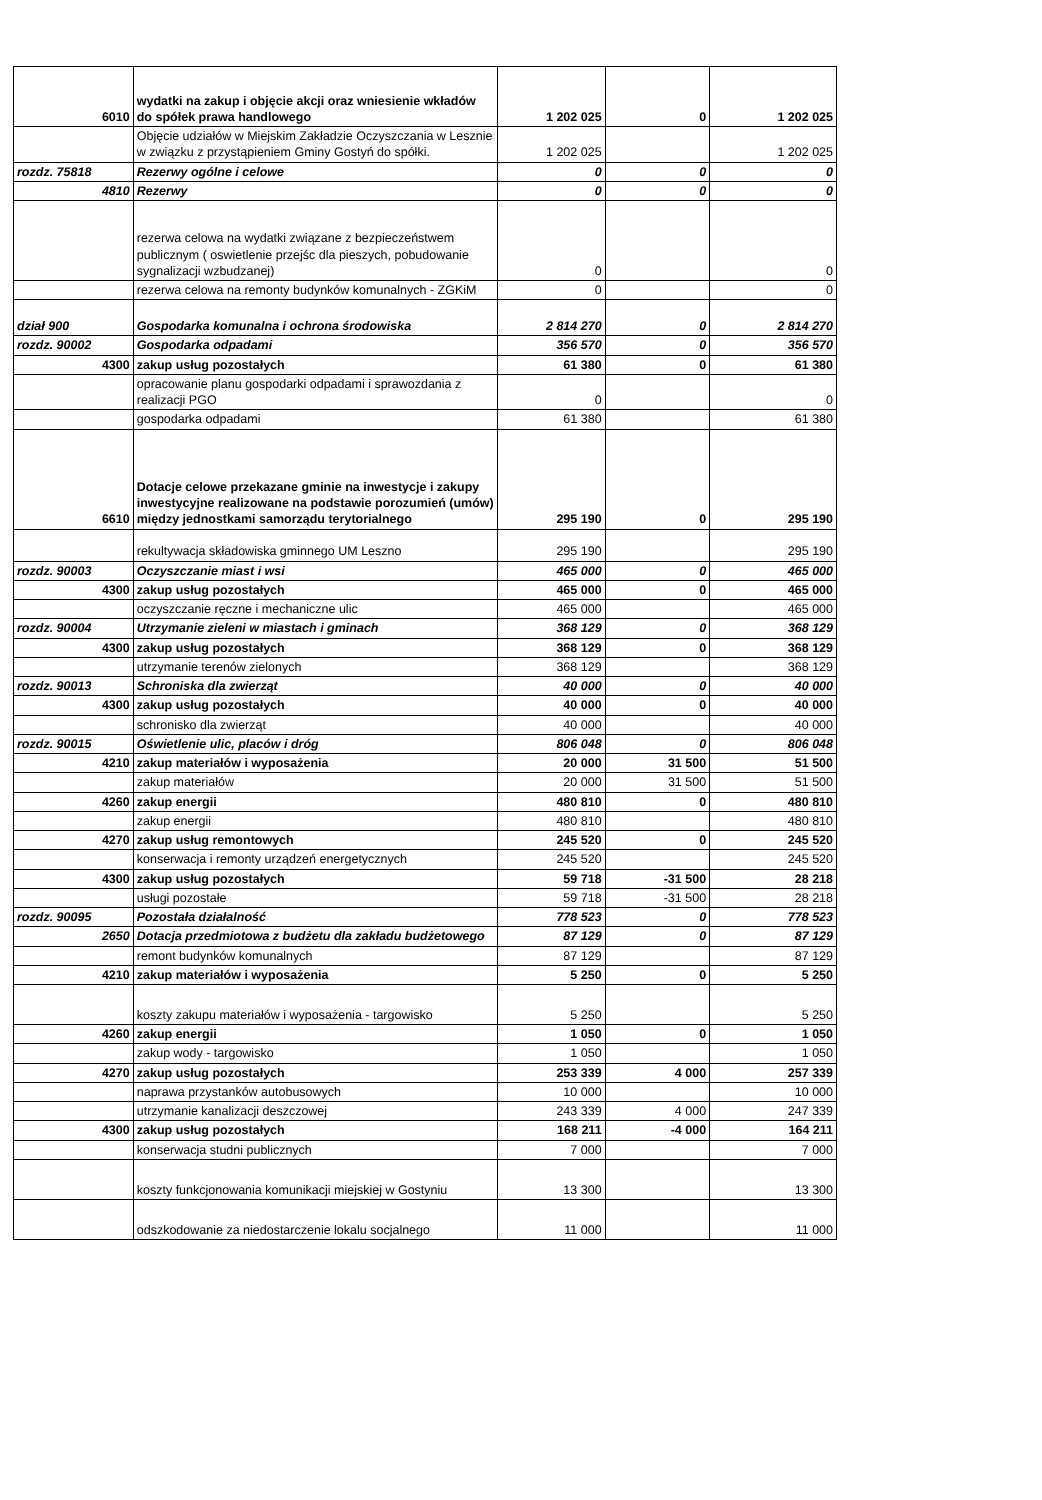| 6010 | wydatki na zakup i objęcie akcji oraz wniesienie wkładów do spółek prawa handlowego | 1 202 025 | 0 | 1 202 025 |
| | Objęcie udziałów w Miejskim Zakładzie Oczyszczania w Lesznie w związku z przystąpieniem Gminy Gostyń do spółki. | 1 202 025 | | 1 202 025 |
| rozdz. 75818 | Rezerwy ogólne i celowe | 0 | 0 | 0 |
| 4810 | Rezerwy | 0 | 0 | 0 |
| | rezerwa celowa na wydatki związane z bezpieczeństwem publicznym ( oswietlenie przejśc dla pieszych, pobudowanie sygnalizacji wzbudzanej) | 0 | | 0 |
| | rezerwa celowa na remonty budynków komunalnych - ZGKiM | 0 | | 0 |
| dział 900 | Gospodarka komunalna i ochrona środowiska | 2 814 270 | 0 | 2 814 270 |
| rozdz. 90002 | Gospodarka odpadami | 356 570 | 0 | 356 570 |
| 4300 | zakup usług pozostałych | 61 380 | 0 | 61 380 |
| | opracowanie planu gospodarki odpadami i sprawozdania z realizacji PGO | 0 | | 0 |
| | gospodarka odpadami | 61 380 | | 61 380 |
| 6610 | Dotacje celowe przekazane gminie na inwestycje i zakupy inwestycyjne realizowane na podstawie porozumień (umów) między jednostkami samorządu terytorialnego | 295 190 | 0 | 295 190 |
| | rekultywacja składowiska gminnego UM Leszno | 295 190 | | 295 190 |
| rozdz. 90003 | Oczyszczanie miast i wsi | 465 000 | 0 | 465 000 |
| 4300 | zakup usług pozostałych | 465 000 | 0 | 465 000 |
| | oczyszczanie ręczne i mechaniczne ulic | 465 000 | | 465 000 |
| rozdz. 90004 | Utrzymanie zieleni w miastach i gminach | 368 129 | 0 | 368 129 |
| 4300 | zakup usług pozostałych | 368 129 | 0 | 368 129 |
| | utrzymanie terenów zielonych | 368 129 | | 368 129 |
| rozdz. 90013 | Schroniska dla zwierząt | 40 000 | 0 | 40 000 |
| 4300 | zakup usług pozostałych | 40 000 | 0 | 40 000 |
| | schronisko dla zwierząt | 40 000 | | 40 000 |
| rozdz. 90015 | Oświetlenie ulic, placów i dróg | 806 048 | 0 | 806 048 |
| 4210 | zakup materiałów i wyposażenia | 20 000 | 31 500 | 51 500 |
| | zakup materiałów | 20 000 | 31 500 | 51 500 |
| 4260 | zakup energii | 480 810 | 0 | 480 810 |
| | zakup energii | 480 810 | | 480 810 |
| 4270 | zakup usług remontowych | 245 520 | 0 | 245 520 |
| | konserwacja i remonty urządzeń energetycznych | 245 520 | | 245 520 |
| 4300 | zakup usług pozostałych | 59 718 | -31 500 | 28 218 |
| | usługi pozostałe | 59 718 | -31 500 | 28 218 |
| rozdz. 90095 | Pozostała działalność | 778 523 | 0 | 778 523 |
| 2650 | Dotacja przedmiotowa z budżetu dla zakładu budżetowego | 87 129 | 0 | 87 129 |
| | remont budynków komunalnych | 87 129 | | 87 129 |
| 4210 | zakup materiałów i wyposażenia | 5 250 | 0 | 5 250 |
| | koszty zakupu materiałów i wyposażenia - targowisko | 5 250 | | 5 250 |
| 4260 | zakup energii | 1 050 | 0 | 1 050 |
| | zakup wody - targowisko | 1 050 | | 1 050 |
| 4270 | zakup usług pozostałych | 253 339 | 4 000 | 257 339 |
| | naprawa przystanków autobusowych | 10 000 | | 10 000 |
| | utrzymanie kanalizacji deszczowej | 243 339 | 4 000 | 247 339 |
| 4300 | zakup usług pozostałych | 168 211 | -4 000 | 164 211 |
| | konserwacja studni publicznych | 7 000 | | 7 000 |
| | koszty funkcjonowania komunikacji miejskiej w Gostyniu | 13 300 | | 13 300 |
| | odszkodowanie za niedostarczenie lokalu socjalnego | 11 000 | | 11 000 |